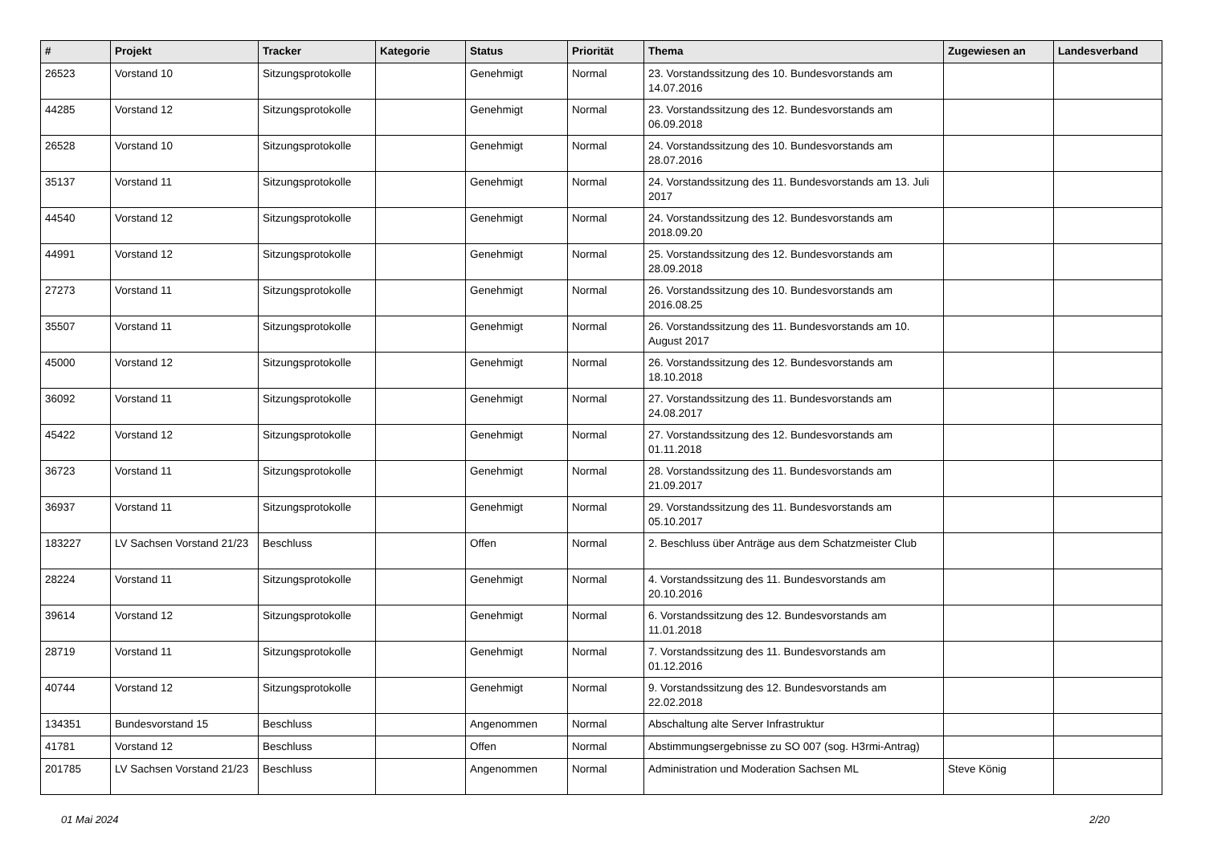| # | Projekt | Tracker | Kategorie | Status | Priorität | Thema | Zugewiesen an | Landesverband |
| --- | --- | --- | --- | --- | --- | --- | --- | --- |
| 26523 | Vorstand 10 | Sitzungsprotokolle | | Genehmigt | Normal | 23. Vorstandssitzung des 10. Bundesvorstands am 14.07.2016 | | |
| 44285 | Vorstand 12 | Sitzungsprotokolle | | Genehmigt | Normal | 23. Vorstandssitzung des 12. Bundesvorstands am 06.09.2018 | | |
| 26528 | Vorstand 10 | Sitzungsprotokolle | | Genehmigt | Normal | 24. Vorstandssitzung des 10. Bundesvorstands am 28.07.2016 | | |
| 35137 | Vorstand 11 | Sitzungsprotokolle | | Genehmigt | Normal | 24. Vorstandssitzung des 11. Bundesvorstands am 13. Juli 2017 | | |
| 44540 | Vorstand 12 | Sitzungsprotokolle | | Genehmigt | Normal | 24. Vorstandssitzung des 12. Bundesvorstands am 2018.09.20 | | |
| 44991 | Vorstand 12 | Sitzungsprotokolle | | Genehmigt | Normal | 25. Vorstandssitzung des 12. Bundesvorstands am 28.09.2018 | | |
| 27273 | Vorstand 11 | Sitzungsprotokolle | | Genehmigt | Normal | 26. Vorstandssitzung des 10. Bundesvorstands am 2016.08.25 | | |
| 35507 | Vorstand 11 | Sitzungsprotokolle | | Genehmigt | Normal | 26. Vorstandssitzung des 11. Bundesvorstands am 10. August 2017 | | |
| 45000 | Vorstand 12 | Sitzungsprotokolle | | Genehmigt | Normal | 26. Vorstandssitzung des 12. Bundesvorstands am 18.10.2018 | | |
| 36092 | Vorstand 11 | Sitzungsprotokolle | | Genehmigt | Normal | 27. Vorstandssitzung des 11. Bundesvorstands am 24.08.2017 | | |
| 45422 | Vorstand 12 | Sitzungsprotokolle | | Genehmigt | Normal | 27. Vorstandssitzung des 12. Bundesvorstands am 01.11.2018 | | |
| 36723 | Vorstand 11 | Sitzungsprotokolle | | Genehmigt | Normal | 28. Vorstandssitzung des 11. Bundesvorstands am 21.09.2017 | | |
| 36937 | Vorstand 11 | Sitzungsprotokolle | | Genehmigt | Normal | 29. Vorstandssitzung des 11. Bundesvorstands am 05.10.2017 | | |
| 183227 | LV Sachsen Vorstand 21/23 | Beschluss | | Offen | Normal | 2. Beschluss über Anträge aus dem Schatzmeister Club | | |
| 28224 | Vorstand 11 | Sitzungsprotokolle | | Genehmigt | Normal | 4. Vorstandssitzung des 11. Bundesvorstands am 20.10.2016 | | |
| 39614 | Vorstand 12 | Sitzungsprotokolle | | Genehmigt | Normal | 6. Vorstandssitzung des 12. Bundesvorstands am 11.01.2018 | | |
| 28719 | Vorstand 11 | Sitzungsprotokolle | | Genehmigt | Normal | 7. Vorstandssitzung des 11. Bundesvorstands am 01.12.2016 | | |
| 40744 | Vorstand 12 | Sitzungsprotokolle | | Genehmigt | Normal | 9. Vorstandssitzung des 12. Bundesvorstands am 22.02.2018 | | |
| 134351 | Bundesvorstand 15 | Beschluss | | Angenommen | Normal | Abschaltung alte Server Infrastruktur | | |
| 41781 | Vorstand 12 | Beschluss | | Offen | Normal | Abstimmungsergebnisse zu SO 007 (sog. H3rmi-Antrag) | | |
| 201785 | LV Sachsen Vorstand 21/23 | Beschluss | | Angenommen | Normal | Administration und Moderation Sachsen ML | Steve König | |
01 Mai 2024 2/20